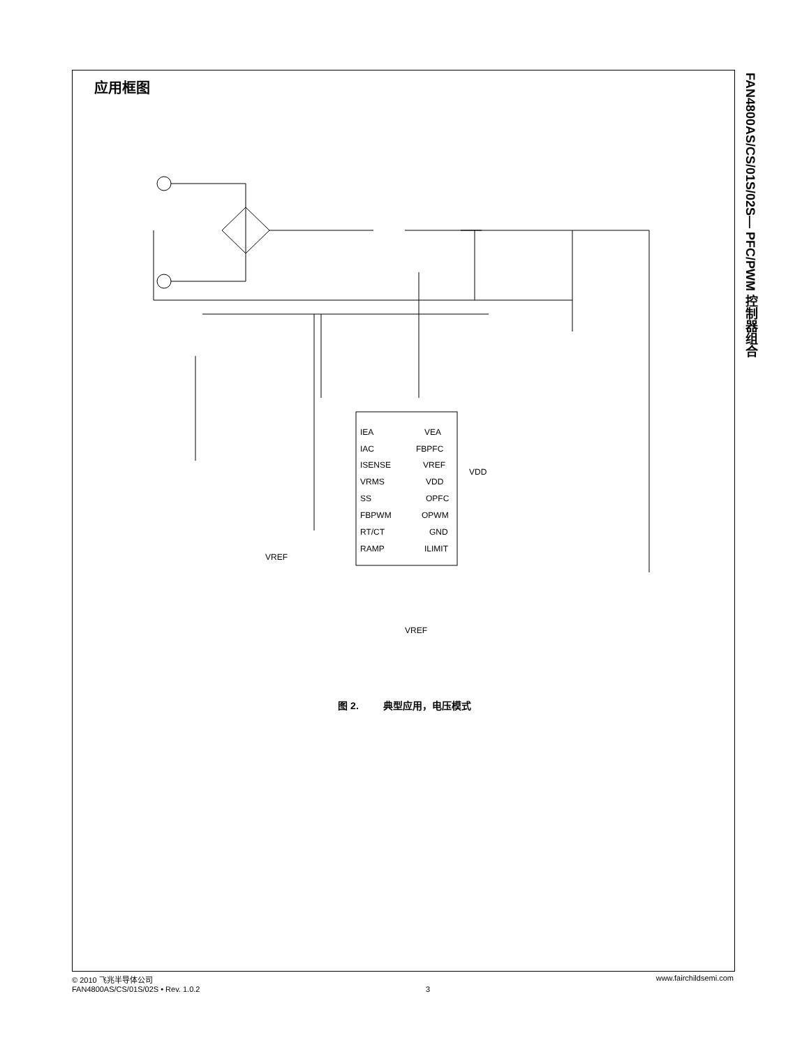应用框图
FAN4800AS/CS/01S/02S— PFC/PWM 控制器组合
IEA
IAC
ISENSE
VRMS
SS
FBPWM
RT/CT
RAMP
VEA
FBPFC
VREF
VDD
OPFC
OPWM
GND
ILIMIT
VDD
VREF
VREF
图 2. 典型应用，电压模式
© 2010 飞兆半导体公司
FAN4800AS/CS/01S/02S • Rev. 1.0.2
3 www.fairchildsemi.com